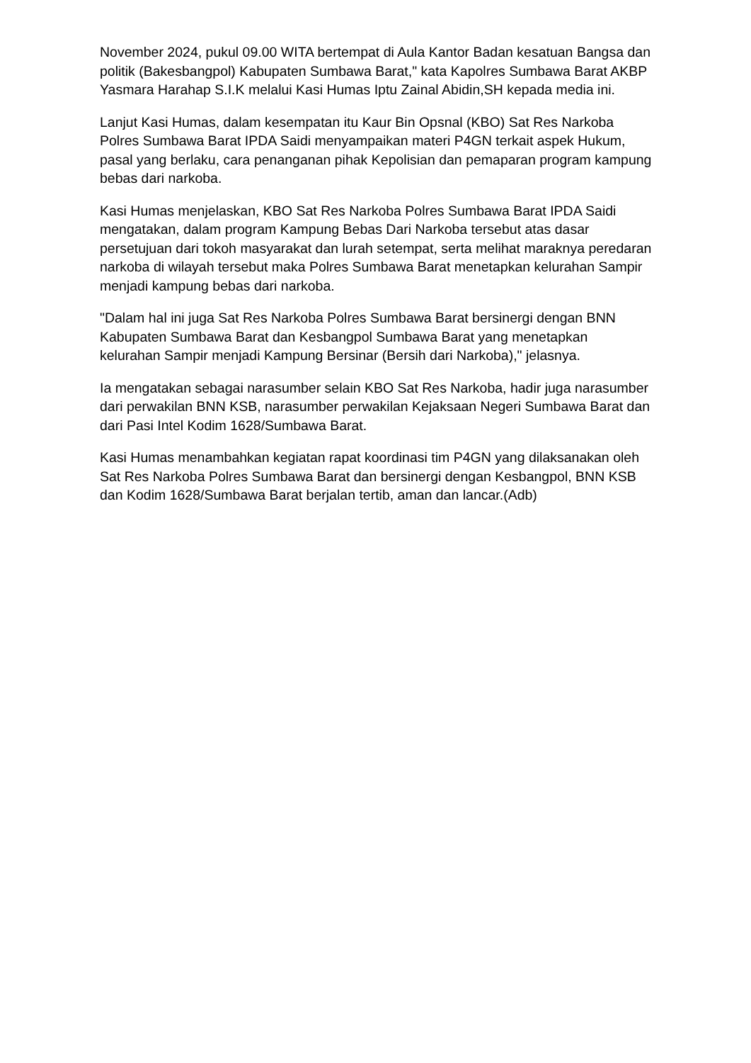November 2024, pukul 09.00 WITA bertempat di Aula Kantor Badan kesatuan Bangsa dan politik (Bakesbangpol) Kabupaten Sumbawa Barat," kata Kapolres Sumbawa Barat AKBP Yasmara Harahap S.I.K melalui Kasi Humas Iptu Zainal Abidin,SH kepada media ini.
Lanjut Kasi Humas, dalam kesempatan itu Kaur Bin Opsnal (KBO) Sat Res Narkoba Polres Sumbawa Barat IPDA Saidi menyampaikan materi P4GN terkait aspek Hukum, pasal yang berlaku, cara penanganan pihak Kepolisian dan pemaparan program kampung bebas dari narkoba.
Kasi Humas menjelaskan, KBO Sat Res Narkoba Polres Sumbawa Barat IPDA Saidi mengatakan, dalam program Kampung Bebas Dari Narkoba tersebut atas dasar persetujuan dari tokoh masyarakat dan lurah setempat, serta melihat maraknya peredaran narkoba di wilayah tersebut maka Polres Sumbawa Barat menetapkan kelurahan Sampir menjadi kampung bebas dari narkoba.
"Dalam hal ini juga Sat Res Narkoba Polres Sumbawa Barat bersinergi dengan BNN Kabupaten Sumbawa Barat dan Kesbangpol Sumbawa Barat yang menetapkan kelurahan Sampir menjadi Kampung Bersinar (Bersih dari Narkoba)," jelasnya.
Ia mengatakan sebagai narasumber selain KBO Sat Res Narkoba, hadir juga narasumber dari perwakilan BNN KSB, narasumber perwakilan Kejaksaan Negeri Sumbawa Barat dan dari Pasi Intel Kodim 1628/Sumbawa Barat.
Kasi Humas menambahkan kegiatan rapat koordinasi tim P4GN yang dilaksanakan oleh Sat Res Narkoba Polres Sumbawa Barat dan bersinergi dengan Kesbangpol, BNN KSB dan Kodim 1628/Sumbawa Barat berjalan tertib, aman dan lancar.(Adb)